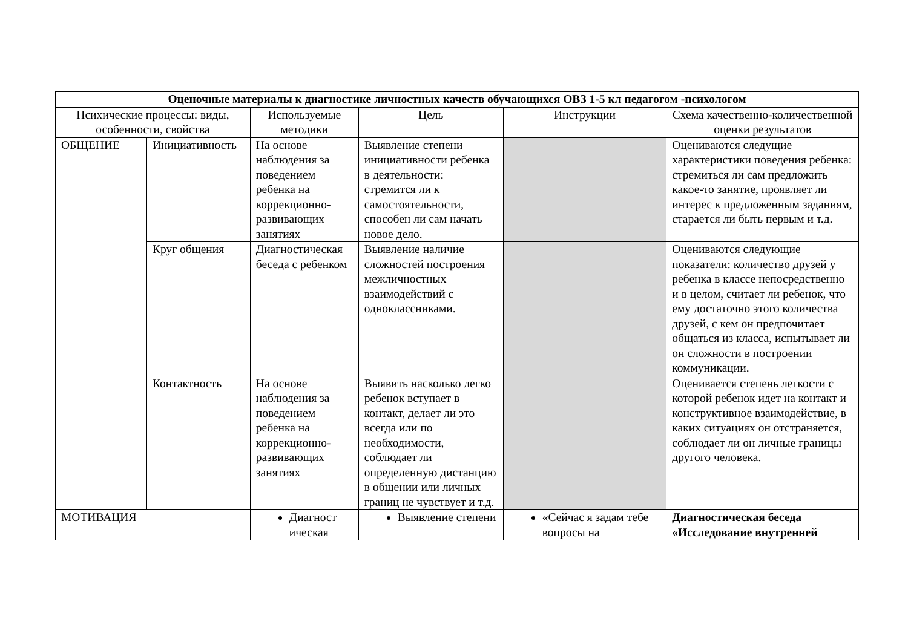| Оценочные материалы к диагностике личностных качеств обучающихся ОВЗ 1-5 кл педагогом -психологом | | | | | |
| Психические процессы: виды, особенности, свойства | | Используемые методики | Цель | Инструкции | Схема качественно-количественной оценки результатов |
| ОБЩЕНИЕ | Инициативность | На основе наблюдения за поведением ребенка на коррекционно-развивающих занятиях | Выявление степени инициативности ребенка в деятельности: стремится ли к самостоятельности, способен ли сам начать новое дело. | | Оцениваются следущие характеристики поведения ребенка: стремиться ли сам предложить какое-то занятие, проявляет ли интерес к предложенным заданиям, старается ли быть первым и т.д. |
| | Круг общения | Диагностическая беседа с ребенком | Выявление наличие сложностей построения межличностных взаимодействий с одноклассниками. | | Оцениваются следующие показатели: количество друзей у ребенка в классе непосредственно и в целом, считает ли ребенок, что ему достаточно этого количества друзей, с кем он предпочитает общаться из класса, испытывает ли он сложности в построении коммуникации. |
| | Контактность | На основе наблюдения за поведением ребенка на коррекционно-развивающих занятиях | Выявить насколько легко ребенок вступает в контакт, делает ли это всегда или по необходимости, соблюдает ли определенную дистанцию в общении или личных границ не чувствует и т.д. | | Оценивается степень легкости с которой ребенок идет на контакт и конструктивное взаимодействие, в каких ситуациях он отстраняется, соблюдает ли он личные границы другого человека. |
| МОТИВАЦИЯ | | Диагност ическая | Выявление степени | «Сейчас я задам тебе вопросы на | Диагностическая беседа «Исследование внутренней |